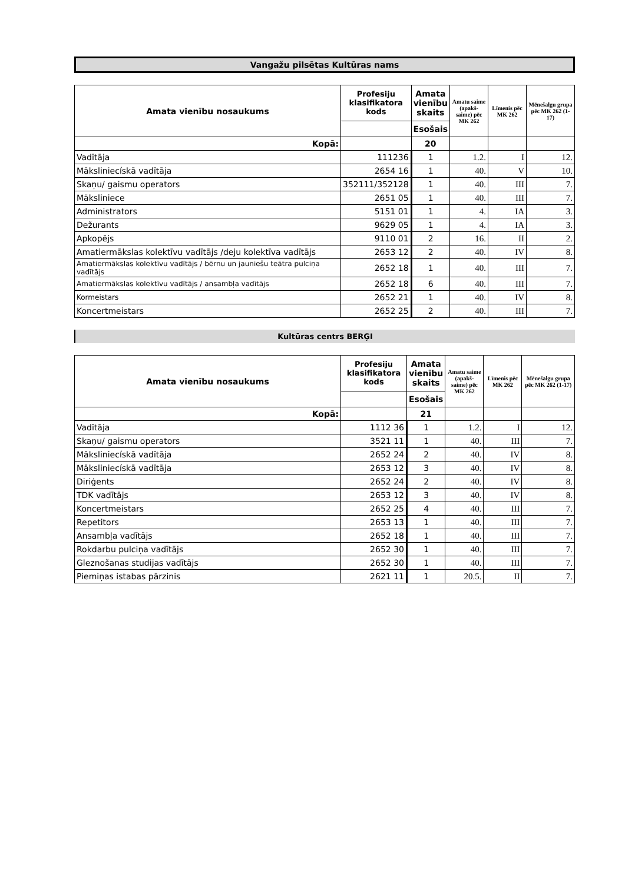Vangažu pilsētas Kultūras nams
| Amata vienību nosaukums | Profesiju klasifikatora kods | Amata vienību skaits | Amatu saime (apakš-saime) pēc MK 262 | Līmenis pēc MK 262 | Mēnešalgu grupa pēc MK 262 (1-17) |
| --- | --- | --- | --- | --- | --- |
| | | Esošais | | | |
| Kopā: | | 20 | | | |
| Vadītāja | 111236 | 1 | 1.2. | I | 12. |
| Māksliniecískā vadītāja | 2654 16 | 1 | 40. | V | 10. |
| Skaņu/ gaismu operators | 352111/352128 | 1 | 40. | III | 7. |
| Mäksliniece | 2651 05 | 1 | 40. | III | 7. |
| Administrators | 5151 01 | 1 | 4. | IA | 3. |
| Dežurants | 9629 05 | 1 | 4. | IA | 3. |
| Apkopējs | 9110 01 | 2 | 16. | II | 2. |
| Amatiermākslas kolektīvu vadītājs /deju kolektīva vadītājs | 2653 12 | 2 | 40. | IV | 8. |
| Amatiermākslas kolektīvu vadītājs / bērnu un jauniešu teātra pulciņa vadītājs | 2652 18 | 1 | 40. | III | 7. |
| Amatiermākslas kolektīvu vadītājs / ansambļa vadītājs | 2652 18 | 6 | 40. | III | 7. |
| Kormeistars | 2652 21 | 1 | 40. | IV | 8. |
| Koncertmeistars | 2652 25 | 2 | 40. | III | 7. |
Kultūras centrs BERĢI
| Amata vienību nosaukums | Profesiju klasifikatora kods | Amata vienību skaits | Amatu saime (apakš-saime) pēc MK 262 | Līmenis pēc MK 262 | Mēnešalgu grupa pēc MK 262 (1-17) |
| --- | --- | --- | --- | --- | --- |
| | | Esošais | | | |
| Kopā: | | 21 | | | |
| Vadītāja | 1112 36 | 1 | 1.2. | I | 12. |
| Skaņu/ gaismu operators | 3521 11 | 1 | 40. | III | 7. |
| Māksliniecískā vadītāja | 2652 24 | 2 | 40. | IV | 8. |
| Māksliniecískā vadītāja | 2653 12 | 3 | 40. | IV | 8. |
| Diriģents | 2652 24 | 2 | 40. | IV | 8. |
| TDK vadītājs | 2653 12 | 3 | 40. | IV | 8. |
| Koncertmeistars | 2652 25 | 4 | 40. | III | 7. |
| Repetitors | 2653 13 | 1 | 40. | III | 7. |
| Ansambļa vadītājs | 2652 18 | 1 | 40. | III | 7. |
| Rokdarbu pulciņa vadītājs | 2652 30 | 1 | 40. | III | 7. |
| Gleznošanas studijas vadītājs | 2652 30 | 1 | 40. | III | 7. |
| Piemiņas istabas pārzinis | 2621 11 | 1 | 20.5. | II | 7. |